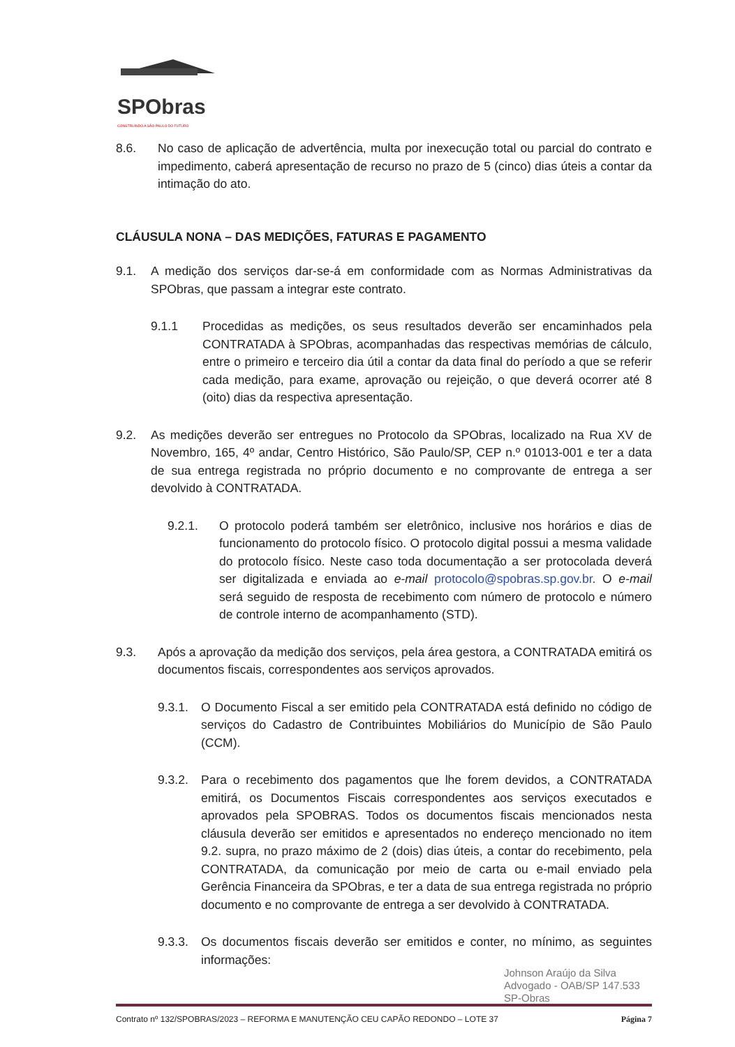SPObras
CONSTRUINDO A SÃO PAULO DO FUTURO
8.6. No caso de aplicação de advertência, multa por inexecução total ou parcial do contrato e impedimento, caberá apresentação de recurso no prazo de 5 (cinco) dias úteis a contar da intimação do ato.
CLÁUSULA NONA – DAS MEDIÇÕES, FATURAS E PAGAMENTO
9.1. A medição dos serviços dar-se-á em conformidade com as Normas Administrativas da SPObras, que passam a integrar este contrato.
9.1.1 Procedidas as medições, os seus resultados deverão ser encaminhados pela CONTRATADA à SPObras, acompanhadas das respectivas memórias de cálculo, entre o primeiro e terceiro dia útil a contar da data final do período a que se referir cada medição, para exame, aprovação ou rejeição, o que deverá ocorrer até 8 (oito) dias da respectiva apresentação.
9.2. As medições deverão ser entregues no Protocolo da SPObras, localizado na Rua XV de Novembro, 165, 4º andar, Centro Histórico, São Paulo/SP, CEP n.º 01013-001 e ter a data de sua entrega registrada no próprio documento e no comprovante de entrega a ser devolvido à CONTRATADA.
9.2.1. O protocolo poderá também ser eletrônico, inclusive nos horários e dias de funcionamento do protocolo físico. O protocolo digital possui a mesma validade do protocolo físico. Neste caso toda documentação a ser protocolada deverá ser digitalizada e enviada ao e-mail protocolo@spobras.sp.gov.br. O e-mail será seguido de resposta de recebimento com número de protocolo e número de controle interno de acompanhamento (STD).
9.3. Após a aprovação da medição dos serviços, pela área gestora, a CONTRATADA emitirá os documentos fiscais, correspondentes aos serviços aprovados.
9.3.1. O Documento Fiscal a ser emitido pela CONTRATADA está definido no código de serviços do Cadastro de Contribuintes Mobiliários do Município de São Paulo (CCM).
9.3.2. Para o recebimento dos pagamentos que lhe forem devidos, a CONTRATADA emitirá, os Documentos Fiscais correspondentes aos serviços executados e aprovados pela SPOBRAS. Todos os documentos fiscais mencionados nesta cláusula deverão ser emitidos e apresentados no endereço mencionado no item 9.2. supra, no prazo máximo de 2 (dois) dias úteis, a contar do recebimento, pela CONTRATADA, da comunicação por meio de carta ou e-mail enviado pela Gerência Financeira da SPObras, e ter a data de sua entrega registrada no próprio documento e no comprovante de entrega a ser devolvido à CONTRATADA.
9.3.3. Os documentos fiscais deverão ser emitidos e conter, no mínimo, as seguintes informações:
Johnson Araújo da Silva
Advogado - OAB/SP 147.533
SP-Obras
Contrato nº 132/SPOBRAS/2023 – REFORMA E MANUTENÇÃO CEU CAPÃO REDONDO – LOTE 37 Página 7